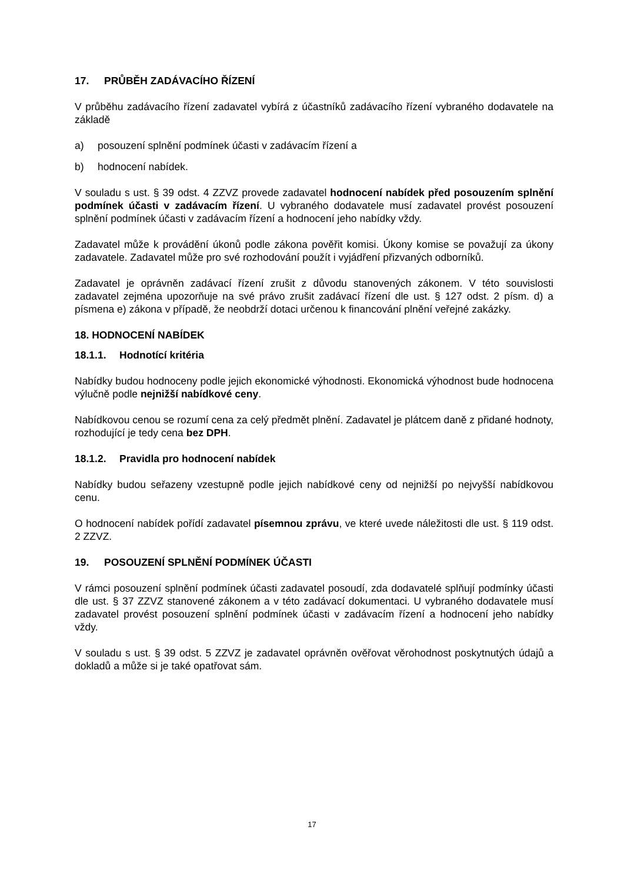17. PRŮBĚH ZADÁVACÍHO ŘÍZENÍ
V průběhu zadávacího řízení zadavatel vybírá z účastníků zadávacího řízení vybraného dodavatele na základě
a) posouzení splnění podmínek účasti v zadávacím řízení a
b) hodnocení nabídek.
V souladu s ust. § 39 odst. 4 ZZVZ provede zadavatel hodnocení nabídek před posouzením splnění podmínek účasti v zadávacím řízení. U vybraného dodavatele musí zadavatel provést posouzení splnění podmínek účasti v zadávacím řízení a hodnocení jeho nabídky vždy.
Zadavatel může k provádění úkonů podle zákona pověřit komisi. Úkony komise se považují za úkony zadavatele. Zadavatel může pro své rozhodování použít i vyjádření přizvaných odborníků.
Zadavatel je oprávněn zadávací řízení zrušit z důvodu stanovených zákonem. V této souvislosti zadavatel zejména upozorňuje na své právo zrušit zadávací řízení dle ust. § 127 odst. 2 písm. d) a písmena e) zákona v případě, že neobdrží dotaci určenou k financování plnění veřejné zakázky.
18. HODNOCENÍ NABÍDEK
18.1.1. Hodnotící kritéria
Nabídky budou hodnoceny podle jejich ekonomické výhodnosti. Ekonomická výhodnost bude hodnocena výlučně podle nejnižší nabídkové ceny.
Nabídkovou cenou se rozumí cena za celý předmět plnění. Zadavatel je plátcem daně z přidané hodnoty, rozhodující je tedy cena bez DPH.
18.1.2. Pravidla pro hodnocení nabídek
Nabídky budou seřazeny vzestupně podle jejich nabídkové ceny od nejnižší po nejvyšší nabídkovou cenu.
O hodnocení nabídek pořídí zadavatel písemnou zprávu, ve které uvede náležitosti dle ust. § 119 odst. 2 ZZVZ.
19. POSOUZENÍ SPLNĚNÍ PODMÍNEK ÚČASTI
V rámci posouzení splnění podmínek účasti zadavatel posoudí, zda dodavatelé splňují podmínky účasti dle ust. § 37 ZZVZ stanovené zákonem a v této zadávací dokumentaci. U vybraného dodavatele musí zadavatel provést posouzení splnění podmínek účasti v zadávacím řízení a hodnocení jeho nabídky vždy.
V souladu s ust. § 39 odst. 5 ZZVZ je zadavatel oprávněn ověřovat věrohodnost poskytnutých údajů a dokladů a může si je také opatřovat sám.
17